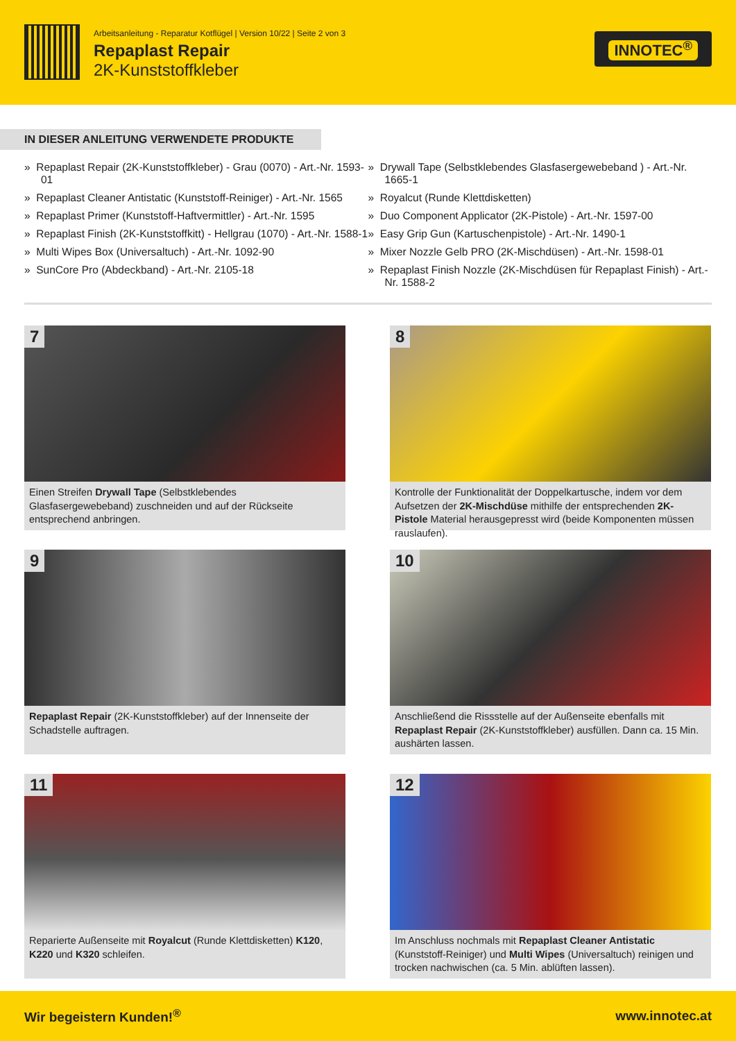Arbeitsanleitung - Reparatur Kotflügel | Version 10/22 | Seite 2 von 3
Repaplast Repair
2K-Kunststoffkleber
INNOTEC<sup>®</sup>
IN DIESER ANLEITUNG VERWENDETE PRODUKTE
» Repaplast Repair (2K-Kunststoffkleber) - Grau (0070) - Art.-Nr. 1593-01
» Repaplast Cleaner Antistatic (Kunststoff-Reiniger) - Art.-Nr. 1565
» Repaplast Primer (Kunststoff-Haftvermittler) - Art.-Nr. 1595
» Repaplast Finish (2K-Kunststoffkitt) - Hellgrau (1070) - Art.-Nr. 1588-1
» Multi Wipes Box (Universaltuch) - Art.-Nr. 1092-90
» SunCore Pro (Abdeckband) - Art.-Nr. 2105-18
» Drywall Tape (Selbstklebendes Glasfasergewebeband ) - Art.-Nr. 1665-1
» Royalcut (Runde Klettdisketten)
» Duo Component Applicator (2K-Pistole) - Art.-Nr. 1597-00
» Easy Grip Gun (Kartuschenpistole) - Art.-Nr. 1490-1
» Mixer Nozzle Gelb PRO (2K-Mischdüsen) - Art.-Nr. 1598-01
» Repaplast Finish Nozzle (2K-Mischdüsen für Repaplast Finish) - Art.-Nr. 1588-2
7
Einen Streifen Drywall Tape (Selbstklebendes Glasfasergewebeband) zuschneiden und auf der Rückseite entsprechend anbringen.
8
Kontrolle der Funktionalität der Doppelkartusche, indem vor dem Aufsetzen der 2K-Mischdüse mithilfe der entsprechenden 2K-Pistole Material herausgepresst wird (beide Komponenten müssen rauslaufen).
9
Repaplast Repair (2K-Kunststoffkleber) auf der Innenseite der Schadstelle auftragen.
10
Anschließend die Rissstelle auf der Außenseite ebenfalls mit Repaplast Repair (2K-Kunststoffkleber) ausfüllen. Dann ca. 15 Min. aushärten lassen.
11
Reparierte Außenseite mit Royalcut (Runde Klettdisketten) K120, K220 und K320 schleifen.
12
Im Anschluss nochmals mit Repaplast Cleaner Antistatic (Kunststoff-Reiniger) und Multi Wipes (Universaltuch) reinigen und trocken nachwischen (ca. 5 Min. ablüften lassen).
Wir begeistern Kunden!<sup>®</sup> www.innotec.at